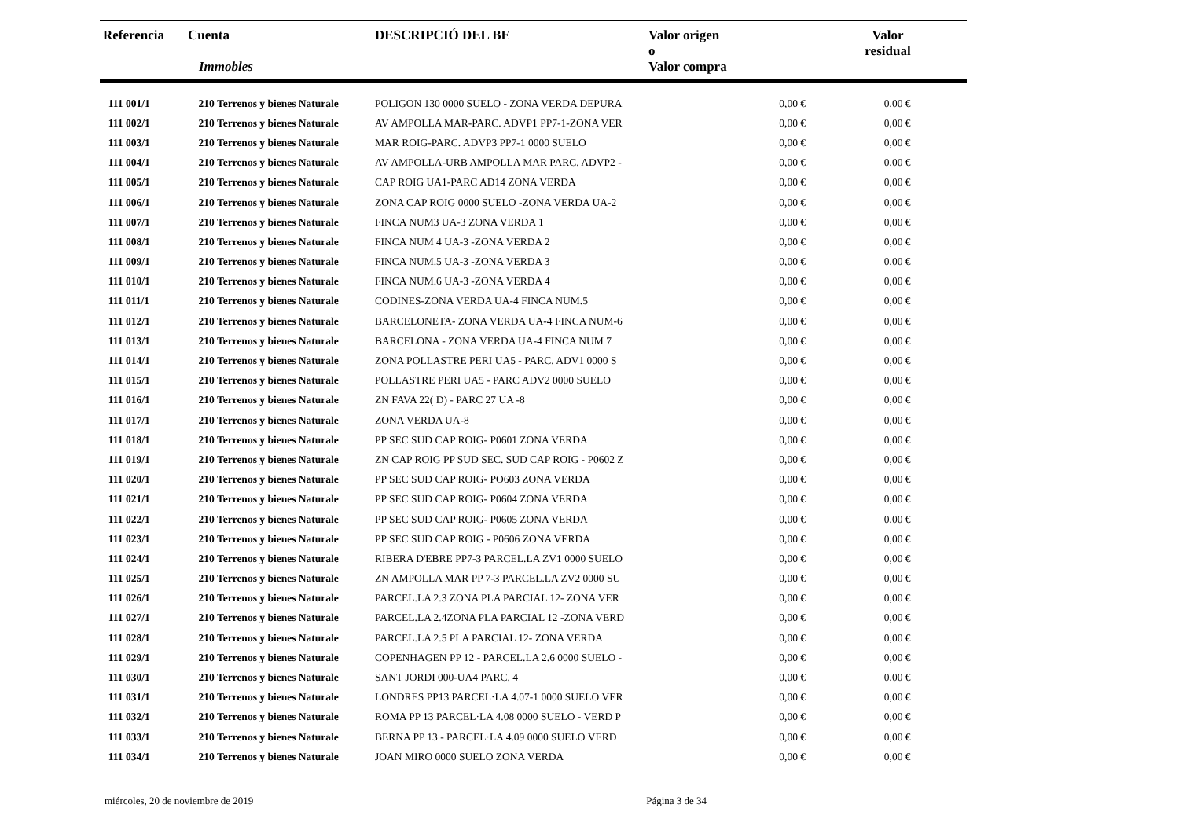| Referencia | Cuenta Immobles | DESCRIPCIÓ DEL BE | Valor origen o Valor compra | Valor residual |
| --- | --- | --- | --- | --- |
| 111 001/1 | 210 Terrenos y bienes Naturale | POLIGON 130 0000 SUELO - ZONA VERDA DEPURA | 0,00 € | 0,00 € |
| 111 002/1 | 210 Terrenos y bienes Naturale | AV AMPOLLA MAR-PARC. ADVP1 PP7-1-ZONA VER | 0,00 € | 0,00 € |
| 111 003/1 | 210 Terrenos y bienes Naturale | MAR ROIG-PARC. ADVP3 PP7-1 0000 SUELO | 0,00 € | 0,00 € |
| 111 004/1 | 210 Terrenos y bienes Naturale | AV AMPOLLA-URB AMPOLLA MAR PARC. ADVP2 - | 0,00 € | 0,00 € |
| 111 005/1 | 210 Terrenos y bienes Naturale | CAP ROIG UA1-PARC AD14 ZONA VERDA | 0,00 € | 0,00 € |
| 111 006/1 | 210 Terrenos y bienes Naturale | ZONA CAP ROIG 0000 SUELO -ZONA VERDA UA-2 | 0,00 € | 0,00 € |
| 111 007/1 | 210 Terrenos y bienes Naturale | FINCA NUM3 UA-3 ZONA VERDA 1 | 0,00 € | 0,00 € |
| 111 008/1 | 210 Terrenos y bienes Naturale | FINCA NUM 4 UA-3 -ZONA VERDA 2 | 0,00 € | 0,00 € |
| 111 009/1 | 210 Terrenos y bienes Naturale | FINCA NUM.5 UA-3 -ZONA VERDA 3 | 0,00 € | 0,00 € |
| 111 010/1 | 210 Terrenos y bienes Naturale | FINCA NUM.6 UA-3 -ZONA VERDA 4 | 0,00 € | 0,00 € |
| 111 011/1 | 210 Terrenos y bienes Naturale | CODINES-ZONA VERDA UA-4 FINCA NUM.5 | 0,00 € | 0,00 € |
| 111 012/1 | 210 Terrenos y bienes Naturale | BARCELONETA- ZONA VERDA UA-4 FINCA NUM-6 | 0,00 € | 0,00 € |
| 111 013/1 | 210 Terrenos y bienes Naturale | BARCELONA - ZONA VERDA UA-4 FINCA NUM 7 | 0,00 € | 0,00 € |
| 111 014/1 | 210 Terrenos y bienes Naturale | ZONA POLLASTRE PERI UA5 - PARC. ADV1 0000 S | 0,00 € | 0,00 € |
| 111 015/1 | 210 Terrenos y bienes Naturale | POLLASTRE PERI UA5 - PARC ADV2 0000 SUELO | 0,00 € | 0,00 € |
| 111 016/1 | 210 Terrenos y bienes Naturale | ZN FAVA 22( D) - PARC 27 UA -8 | 0,00 € | 0,00 € |
| 111 017/1 | 210 Terrenos y bienes Naturale | ZONA VERDA UA-8 | 0,00 € | 0,00 € |
| 111 018/1 | 210 Terrenos y bienes Naturale | PP SEC SUD CAP ROIG- P0601 ZONA VERDA | 0,00 € | 0,00 € |
| 111 019/1 | 210 Terrenos y bienes Naturale | ZN CAP ROIG PP SUD SEC. SUD CAP ROIG - P0602 Z | 0,00 € | 0,00 € |
| 111 020/1 | 210 Terrenos y bienes Naturale | PP SEC SUD CAP ROIG- PO603 ZONA VERDA | 0,00 € | 0,00 € |
| 111 021/1 | 210 Terrenos y bienes Naturale | PP SEC SUD CAP ROIG- P0604 ZONA VERDA | 0,00 € | 0,00 € |
| 111 022/1 | 210 Terrenos y bienes Naturale | PP SEC SUD CAP ROIG- P0605 ZONA VERDA | 0,00 € | 0,00 € |
| 111 023/1 | 210 Terrenos y bienes Naturale | PP SEC SUD CAP ROIG - P0606 ZONA VERDA | 0,00 € | 0,00 € |
| 111 024/1 | 210 Terrenos y bienes Naturale | RIBERA D'EBRE PP7-3 PARCEL.LA ZV1 0000 SUELO | 0,00 € | 0,00 € |
| 111 025/1 | 210 Terrenos y bienes Naturale | ZN AMPOLLA MAR PP 7-3 PARCEL.LA ZV2 0000 SU | 0,00 € | 0,00 € |
| 111 026/1 | 210 Terrenos y bienes Naturale | PARCEL.LA 2.3 ZONA PLA PARCIAL 12- ZONA VER | 0,00 € | 0,00 € |
| 111 027/1 | 210 Terrenos y bienes Naturale | PARCEL.LA 2.4ZONA PLA PARCIAL 12 -ZONA VERD | 0,00 € | 0,00 € |
| 111 028/1 | 210 Terrenos y bienes Naturale | PARCEL.LA 2.5 PLA PARCIAL 12- ZONA VERDA | 0,00 € | 0,00 € |
| 111 029/1 | 210 Terrenos y bienes Naturale | COPENHAGEN PP 12 - PARCEL.LA 2.6 0000 SUELO - | 0,00 € | 0,00 € |
| 111 030/1 | 210 Terrenos y bienes Naturale | SANT JORDI 000-UA4 PARC. 4 | 0,00 € | 0,00 € |
| 111 031/1 | 210 Terrenos y bienes Naturale | LONDRES PP13 PARCEL·LA 4.07-1 0000 SUELO VER | 0,00 € | 0,00 € |
| 111 032/1 | 210 Terrenos y bienes Naturale | ROMA PP 13 PARCEL·LA 4.08 0000 SUELO - VERD P | 0,00 € | 0,00 € |
| 111 033/1 | 210 Terrenos y bienes Naturale | BERNA PP 13 - PARCEL·LA 4.09 0000 SUELO VERD | 0,00 € | 0,00 € |
| 111 034/1 | 210 Terrenos y bienes Naturale | JOAN MIRO 0000 SUELO ZONA VERDA | 0,00 € | 0,00 € |
miércoles, 20 de noviembre de 2019 Página 3 de 34